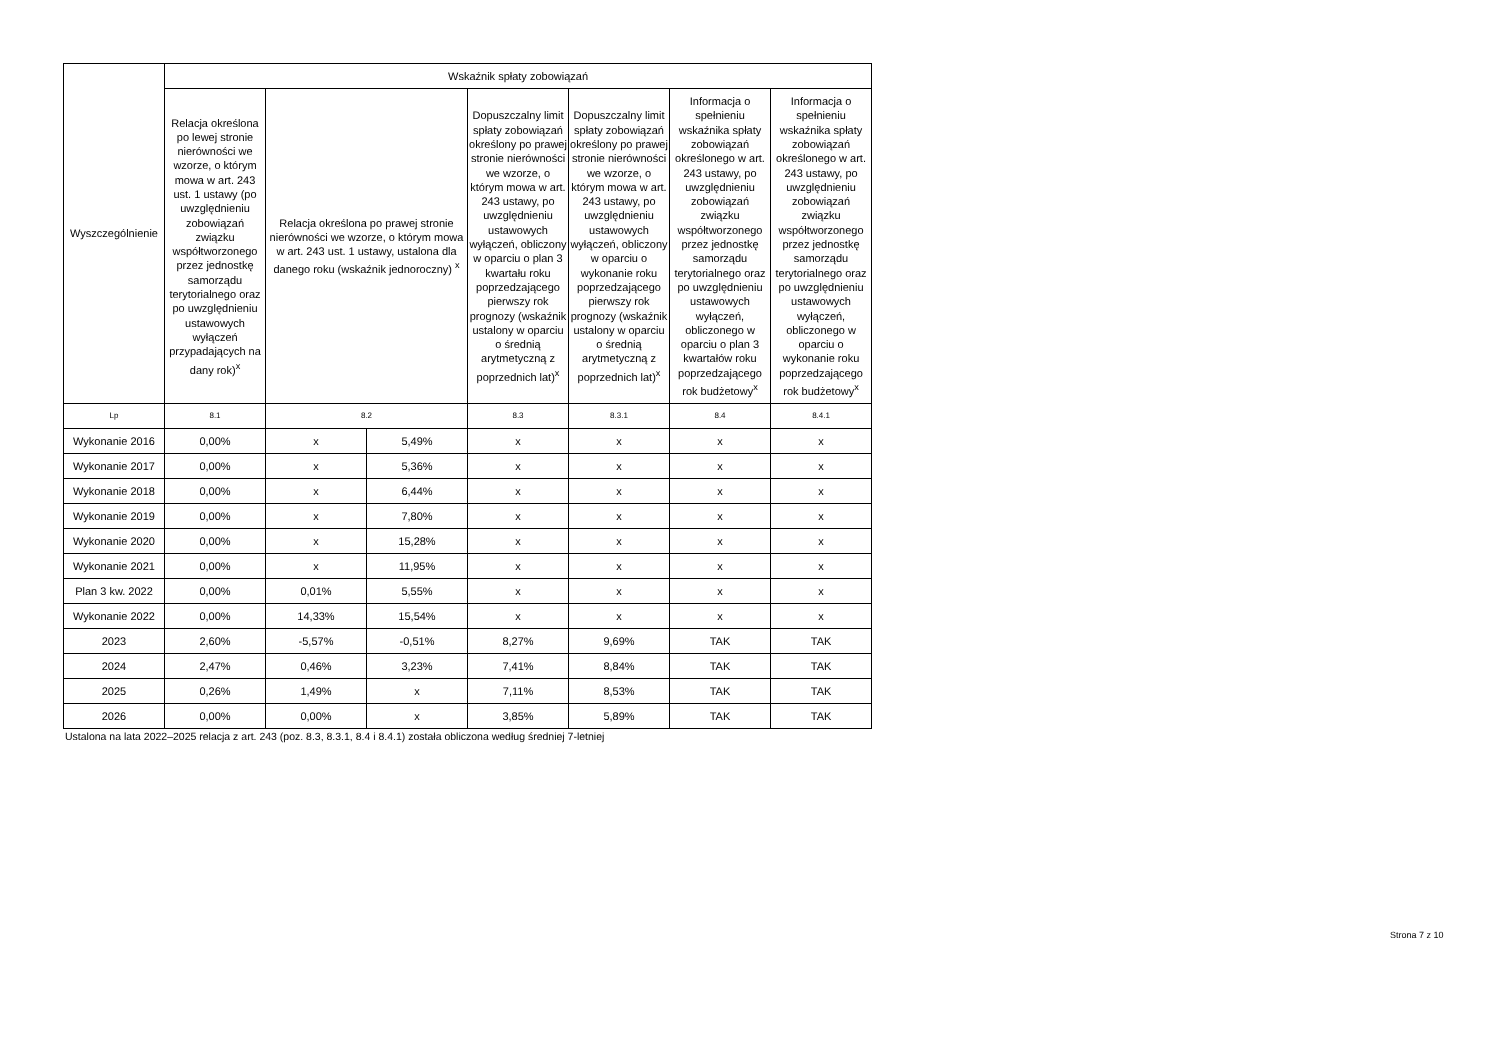| Wyszczególnienie | Wskaźnik spłaty zobowiązań | | | | | | |
| --- | --- | --- | --- | --- | --- | --- | --- |
| | Relacja określona po lewej stronie nierówności we wzorze, o którym mowa w art. 243 ust. 1 ustawy (po uwzględnieniu zobowiązań związku współtworzonego przez jednostkę samorządu terytorialnego oraz po uwzględnieniu ustawowych wyłączeń przypadających na dany rok)<sup>x</sup> | Relacja określona po prawej stronie nierówności we wzorze, o którym mowa w art. 243 ust. 1 ustawy, ustalona dla danego roku (wskaźnik jednoroczny) <sup>x</sup> | | Dopuszczalny limit spłaty zobowiązań określony po prawej stronie nierówności we wzorze, o którym mowa w art. 243 ustawy, po uwzględnieniu ustawowych wyłączeń, obliczony w oparciu o plan 3 kwartału roku poprzedzającego pierwszy rok prognozy (wskaźnik ustalony w oparciu o średnią arytmetyczną z poprzednich lat)<sup>x</sup> | Dopuszczalny limit spłaty zobowiązań określony po prawej stronie nierówności we wzorze, o którym mowa w art. 243 ustawy, po uwzględnieniu ustawowych wyłączeń, obliczony w oparciu o wykonanie roku poprzedzającego pierwszy rok prognozy (wskaźnik ustalony w oparciu o średnią arytmetyczną z poprzednich lat)<sup>x</sup> | Informacja o spełnieniu wskaźnika spłaty zobowiązań określonego w art. 243 ustawy, po uwzględnieniu zobowiązań związku współtworzonego przez jednostkę samorządu terytorialnego oraz po uwzględnieniu ustawowych wyłączeń, obliczonego w oparciu o plan 3 kwartałów roku poprzedzającego rok budżetowy<sup>x</sup> | Informacja o spełnieniu wskaźnika spłaty zobowiązań określonego w art. 243 ustawy, po uwzględnieniu zobowiązań związku współtworzonego przez jednostkę samorządu terytorialnego oraz po uwzględnieniu ustawowych wyłączeń, obliczonego w oparciu o wykonanie roku poprzedzającego rok budżetowy<sup>x</sup> |
| Lp | 8.1 | 8.2 | | 8.3 | 8.3.1 | 8.4 | 8.4.1 |
| Wykonanie 2016 | 0,00% | x | 5,49% | x | x | x | x |
| Wykonanie 2017 | 0,00% | x | 5,36% | x | x | x | x |
| Wykonanie 2018 | 0,00% | x | 6,44% | x | x | x | x |
| Wykonanie 2019 | 0,00% | x | 7,80% | x | x | x | x |
| Wykonanie 2020 | 0,00% | x | 15,28% | x | x | x | x |
| Wykonanie 2021 | 0,00% | x | 11,95% | x | x | x | x |
| Plan 3 kw. 2022 | 0,00% | 0,01% | 5,55% | x | x | x | x |
| Wykonanie 2022 | 0,00% | 14,33% | 15,54% | x | x | x | x |
| 2023 | 2,60% | -5,57% | -0,51% | 8,27% | 9,69% | TAK | TAK |
| 2024 | 2,47% | 0,46% | 3,23% | 7,41% | 8,84% | TAK | TAK |
| 2025 | 0,26% | 1,49% | x | 7,11% | 8,53% | TAK | TAK |
| 2026 | 0,00% | 0,00% | x | 3,85% | 5,89% | TAK | TAK |
Ustalona na lata 2022–2025 relacja z art. 243 (poz. 8.3, 8.3.1, 8.4 i 8.4.1) została obliczona według średniej 7-letniej
Strona 7 z 10